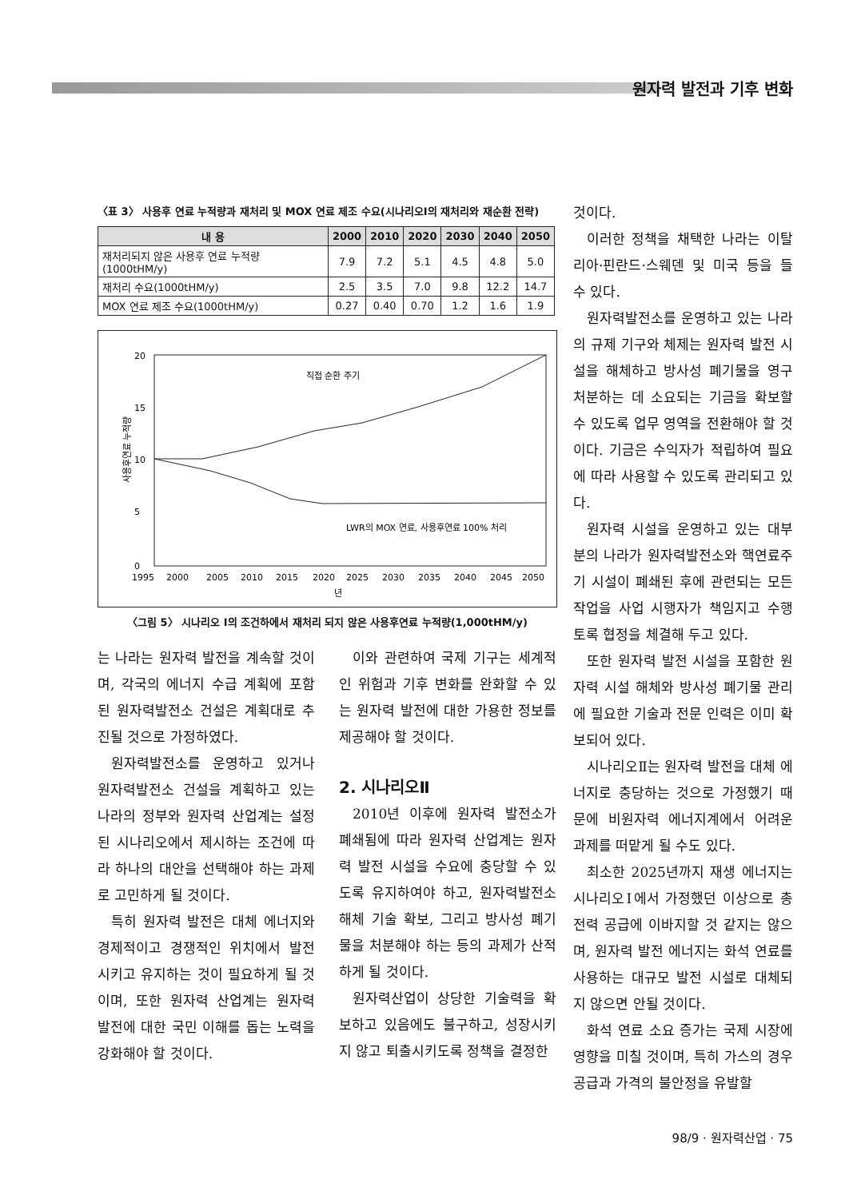원자력 발전과 기후 변화
〈표 3〉 사용후 연료 누적량과 재처리 및 MOX 연료 제조 수요(시나리오Ⅰ의 재처리와 재순환 전략)
| 내 용 | 2000 | 2010 | 2020 | 2030 | 2040 | 2050 |
| --- | --- | --- | --- | --- | --- | --- |
| 재처리되지 않은 사용후 연료 누적량(1000tHM/y) | 7.9 | 7.2 | 5.1 | 4.5 | 4.8 | 5.0 |
| 재처리 수요(1000tHM/y) | 2.5 | 3.5 | 7.0 | 9.8 | 12.2 | 14.7 |
| MOX 연료 제조 수요(1000tHM/y) | 0.27 | 0.40 | 0.70 | 1.2 | 1.6 | 1.9 |
사용후연료 누적량
20
15
10
5
0
직접 순환 주기
LWR의 MOX 연료, 사용후연료 100% 처리
1995
2000
2005
2010
2015
2020
2025
2030
2035
2040
2045
2050
년
〈그림 5〉 시나리오 Ⅰ의 조건하에서 재처리 되지 않은 사용후연료 누적량(1,000tHM/y)
는 나라는 원자력 발전을 계속할 것이며, 각국의 에너지 수급 계획에 포함된 원자력발전소 건설은 계획대로 추진될 것으로 가정하였다.
원자력발전소를 운영하고 있거나 원자력발전소 건설을 계획하고 있는 나라의 정부와 원자력 산업계는 설정된 시나리오에서 제시하는 조건에 따라 하나의 대안을 선택해야 하는 과제로 고민하게 될 것이다.
특히 원자력 발전은 대체 에너지와 경제적이고 경쟁적인 위치에서 발전시키고 유지하는 것이 필요하게 될 것이며, 또한 원자력 산업계는 원자력 발전에 대한 국민 이해를 돕는 노력을 강화해야 할 것이다.
이와 관련하여 국제 기구는 세계적인 위험과 기후 변화를 완화할 수 있는 원자력 발전에 대한 가용한 정보를 제공해야 할 것이다.
2. 시나리오Ⅱ
2010년 이후에 원자력 발전소가 폐쇄됨에 따라 원자력 산업계는 원자력 발전 시설을 수요에 충당할 수 있도록 유지하여야 하고, 원자력발전소 해체 기술 확보, 그리고 방사성 폐기물을 처분해야 하는 등의 과제가 산적하게 될 것이다.
원자력산업이 상당한 기술력을 확보하고 있음에도 불구하고, 성장시키지 않고 퇴출시키도록 정책을 결정한
것이다.
이러한 정책을 채택한 나라는 이탈리아·핀란드·스웨덴 및 미국 등을 들 수 있다.
원자력발전소를 운영하고 있는 나라의 규제 기구와 체제는 원자력 발전 시설을 해체하고 방사성 폐기물을 영구 처분하는 데 소요되는 기금을 확보할 수 있도록 업무 영역을 전환해야 할 것이다. 기금은 수익자가 적립하여 필요에 따라 사용할 수 있도록 관리되고 있다.
원자력 시설을 운영하고 있는 대부분의 나라가 원자력발전소와 핵연료주기 시설이 폐쇄된 후에 관련되는 모든 작업을 사업 시행자가 책임지고 수행토록 협정을 체결해 두고 있다.
또한 원자력 발전 시설을 포함한 원자력 시설 해체와 방사성 폐기물 관리에 필요한 기술과 전문 인력은 이미 확보되어 있다.
시나리오Ⅱ는 원자력 발전을 대체 에너지로 충당하는 것으로 가정했기 때문에 비원자력 에너지계에서 어려운 과제를 떠맡게 될 수도 있다.
최소한 2025년까지 재생 에너지는 시나리오Ⅰ에서 가정했던 이상으로 총전력 공급에 이바지할 것 같지는 않으며, 원자력 발전 에너지는 화석 연료를 사용하는 대규모 발전 시설로 대체되지 않으면 안될 것이다.
화석 연료 소요 증가는 국제 시장에 영향을 미칠 것이며, 특히 가스의 경우 공급과 가격의 불안정을 유발할
98/9 · 원자력산업 · 75